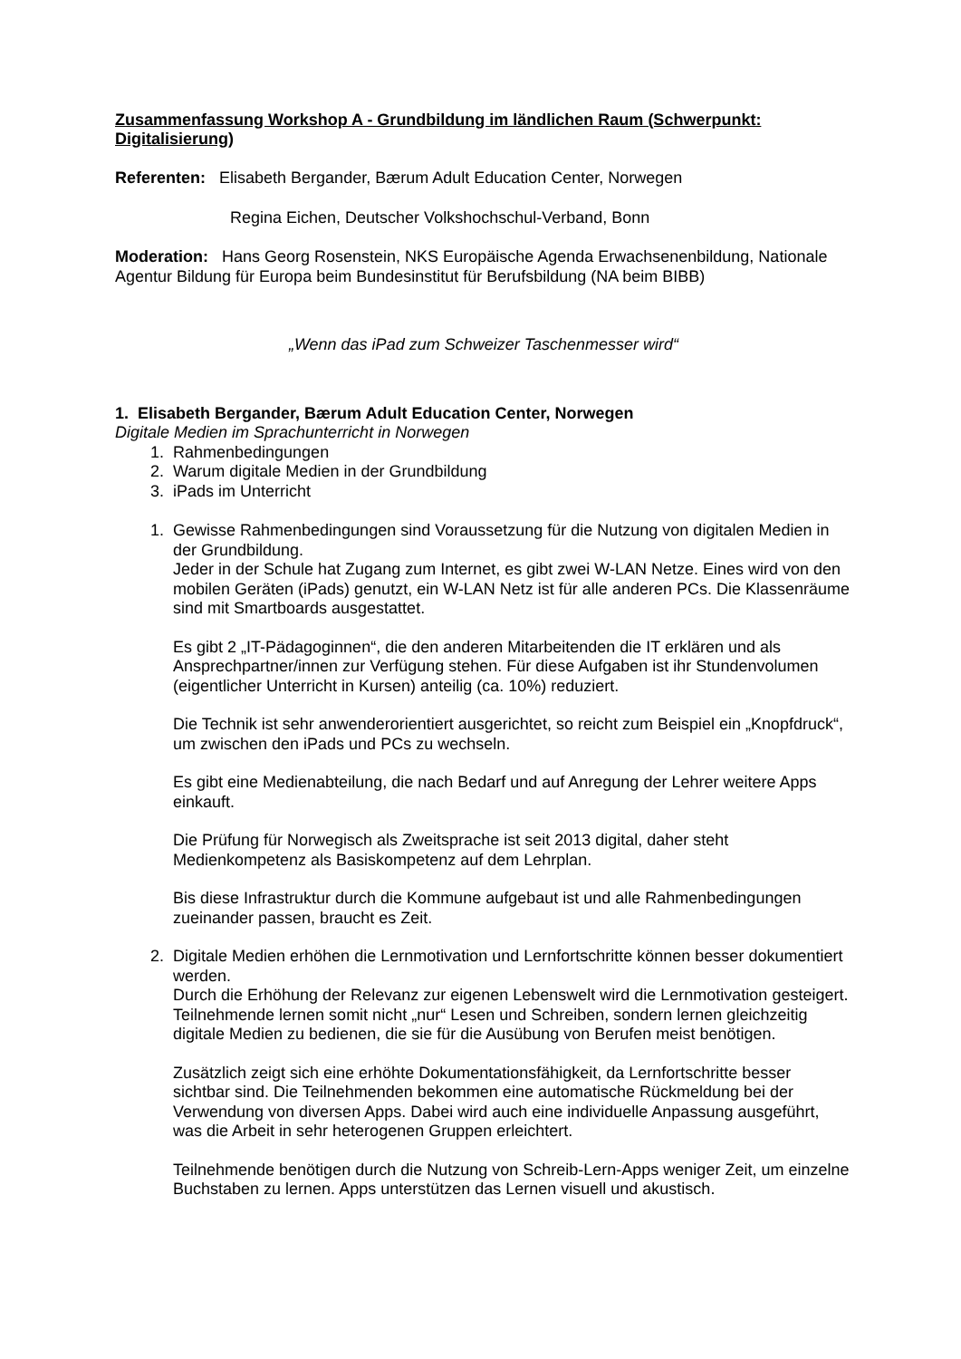Zusammenfassung Workshop A - Grundbildung im ländlichen Raum (Schwerpunkt: Digitalisierung)
Referenten: Elisabeth Bergander, Bærum Adult Education Center, Norwegen
Regina Eichen, Deutscher Volkshochschul-Verband, Bonn
Moderation: Hans Georg Rosenstein, NKS Europäische Agenda Erwachsenenbildung, Nationale Agentur Bildung für Europa beim Bundesinstitut für Berufsbildung (NA beim BIBB)
„Wenn das iPad zum Schweizer Taschenmesser wird“
1. Elisabeth Bergander, Bærum Adult Education Center, Norwegen
Digitale Medien im Sprachunterricht in Norwegen
1. Rahmenbedingungen
2. Warum digitale Medien in der Grundbildung
3. iPads im Unterricht
1. Gewisse Rahmenbedingungen sind Voraussetzung für die Nutzung von digitalen Medien in der Grundbildung.
Jeder in der Schule hat Zugang zum Internet, es gibt zwei W-LAN Netze. Eines wird von den mobilen Geräten (iPads) genutzt, ein W-LAN Netz ist für alle anderen PCs. Die Klassenräume sind mit Smartboards ausgestattet.
Es gibt 2 „IT-Pädagoginnen“, die den anderen Mitarbeitenden die IT erklären und als Ansprechpartner/innen zur Verfügung stehen. Für diese Aufgaben ist ihr Stundenvolumen (eigentlicher Unterricht in Kursen) anteilig (ca. 10%) reduziert.
Die Technik ist sehr anwenderorientiert ausgerichtet, so reicht zum Beispiel ein „Knopfdruck“, um zwischen den iPads und PCs zu wechseln.
Es gibt eine Medienabteilung, die nach Bedarf und auf Anregung der Lehrer weitere Apps einkauft.
Die Prüfung für Norwegisch als Zweitsprache ist seit 2013 digital, daher steht Medienkompetenz als Basiskompetenz auf dem Lehrplan.
Bis diese Infrastruktur durch die Kommune aufgebaut ist und alle Rahmenbedingungen zueinander passen, braucht es Zeit.
2. Digitale Medien erhöhen die Lernmotivation und Lernfortschritte können besser dokumentiert werden.
Durch die Erhöhung der Relevanz zur eigenen Lebenswelt wird die Lernmotivation gesteigert. Teilnehmende lernen somit nicht „nur“ Lesen und Schreiben, sondern lernen gleichzeitig digitale Medien zu bedienen, die sie für die Ausübung von Berufen meist benötigen.
Zusätzlich zeigt sich eine erhöhte Dokumentationsfähigkeit, da Lernfortschritte besser sichtbar sind. Die Teilnehmenden bekommen eine automatische Rückmeldung bei der Verwendung von diversen Apps. Dabei wird auch eine individuelle Anpassung ausgeführt, was die Arbeit in sehr heterogenen Gruppen erleichtert.
Teilnehmende benötigen durch die Nutzung von Schreib-Lern-Apps weniger Zeit, um einzelne Buchstaben zu lernen. Apps unterstützen das Lernen visuell und akustisch.